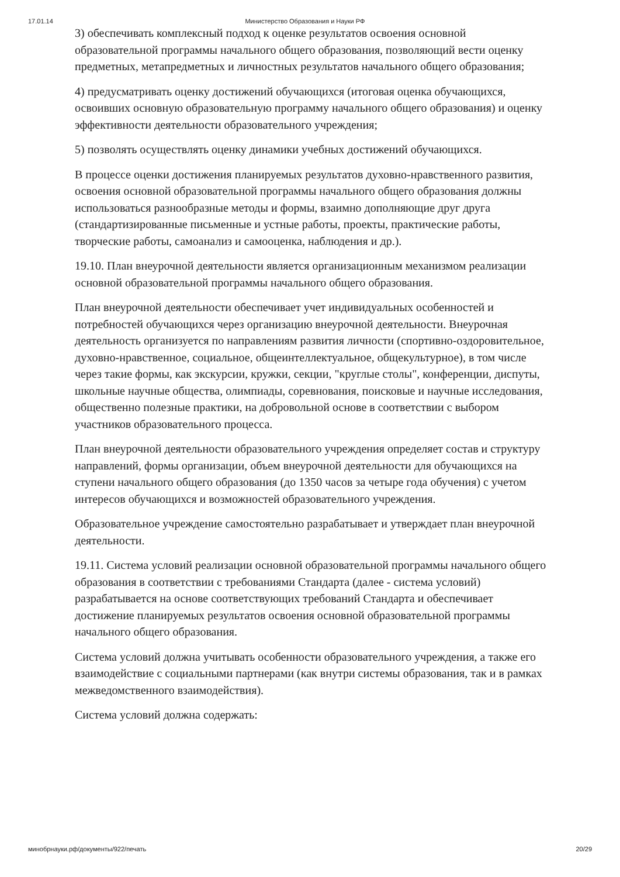17.01.14 Министерство Образования и Науки РФ
3) обеспечивать комплексный подход к оценке результатов освоения основной образовательной программы начального общего образования, позволяющий вести оценку предметных, метапредметных и личностных результатов начального общего образования;
4) предусматривать оценку достижений обучающихся (итоговая оценка обучающихся, освоивших основную образовательную программу начального общего образования) и оценку эффективности деятельности образовательного учреждения;
5) позволять осуществлять оценку динамики учебных достижений обучающихся.
В процессе оценки достижения планируемых результатов духовно-нравственного развития, освоения основной образовательной программы начального общего образования должны использоваться разнообразные методы и формы, взаимно дополняющие друг друга (стандартизированные письменные и устные работы, проекты, практические работы, творческие работы, самоанализ и самооценка, наблюдения и др.).
19.10. План внеурочной деятельности является организационным механизмом реализации основной образовательной программы начального общего образования.
План внеурочной деятельности обеспечивает учет индивидуальных особенностей и потребностей обучающихся через организацию внеурочной деятельности. Внеурочная деятельность организуется по направлениям развития личности (спортивно-оздоровительное, духовно-нравственное, социальное, общеинтеллектуальное, общекультурное), в том числе через такие формы, как экскурсии, кружки, секции, "круглые столы", конференции, диспуты, школьные научные общества, олимпиады, соревнования, поисковые и научные исследования, общественно полезные практики, на добровольной основе в соответствии с выбором участников образовательного процесса.
План внеурочной деятельности образовательного учреждения определяет состав и структуру направлений, формы организации, объем внеурочной деятельности для обучающихся на ступени начального общего образования (до 1350 часов за четыре года обучения) с учетом интересов обучающихся и возможностей образовательного учреждения.
Образовательное учреждение самостоятельно разрабатывает и утверждает план внеурочной деятельности.
19.11. Система условий реализации основной образовательной программы начального общего образования в соответствии с требованиями Стандарта (далее - система условий) разрабатывается на основе соответствующих требований Стандарта и обеспечивает достижение планируемых результатов освоения основной образовательной программы начального общего образования.
Система условий должна учитывать особенности образовательного учреждения, а также его взаимодействие с социальными партнерами (как внутри системы образования, так и в рамках межведомственного взаимодействия).
Система условий должна содержать:
минобрнауки.рф/документы/922/печать 20/29